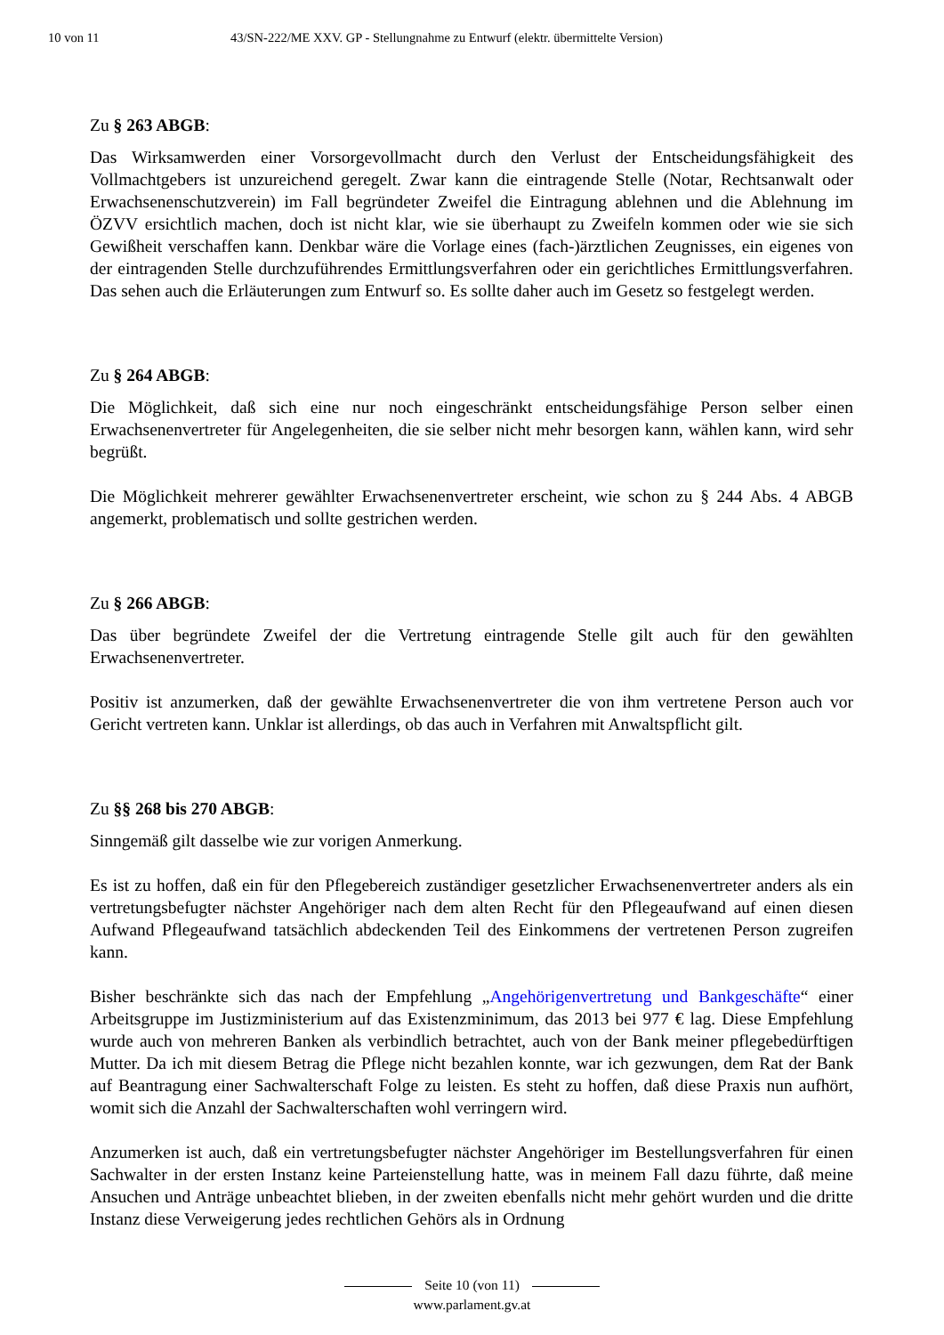10 von 11 43/SN-222/ME XXV. GP - Stellungnahme zu Entwurf (elektr. übermittelte Version)
Zu § 263 ABGB:
Das Wirksamwerden einer Vorsorgevollmacht durch den Verlust der Entscheidungsfähigkeit des Vollmachtgebers ist unzureichend geregelt. Zwar kann die eintragende Stelle (Notar, Rechtsanwalt oder Erwachsenenschutzverein) im Fall begründeter Zweifel die Eintragung ablehnen und die Ablehnung im ÖZVV ersichtlich machen, doch ist nicht klar, wie sie überhaupt zu Zweifeln kommen oder wie sie sich Gewißheit verschaffen kann. Denkbar wäre die Vorlage eines (fach-)ärztlichen Zeugnisses, ein eigenes von der eintragenden Stelle durchzuführendes Ermittlungsverfahren oder ein gerichtliches Ermittlungsverfahren. Das sehen auch die Erläuterungen zum Entwurf so. Es sollte daher auch im Gesetz so festgelegt werden.
Zu § 264 ABGB:
Die Möglichkeit, daß sich eine nur noch eingeschränkt entscheidungsfähige Person selber einen Erwachsenenvertreter für Angelegenheiten, die sie selber nicht mehr besorgen kann, wählen kann, wird sehr begrüßt.
Die Möglichkeit mehrerer gewählter Erwachsenenvertreter erscheint, wie schon zu § 244 Abs. 4 ABGB angemerkt, problematisch und sollte gestrichen werden.
Zu § 266 ABGB:
Das über begründete Zweifel der die Vertretung eintragende Stelle gilt auch für den gewählten Erwachsenenvertreter.
Positiv ist anzumerken, daß der gewählte Erwachsenenvertreter die von ihm vertretene Person auch vor Gericht vertreten kann. Unklar ist allerdings, ob das auch in Verfahren mit Anwaltspflicht gilt.
Zu §§ 268 bis 270 ABGB:
Sinngemäß gilt dasselbe wie zur vorigen Anmerkung.
Es ist zu hoffen, daß ein für den Pflegebereich zuständiger gesetzlicher Erwachsenenvertreter anders als ein vertretungsbefugter nächster Angehöriger nach dem alten Recht für den Pflegeaufwand auf einen diesen Aufwand Pflegeaufwand tatsächlich abdeckenden Teil des Einkommens der vertretenen Person zugreifen kann.
Bisher beschränkte sich das nach der Empfehlung „Angehörigenvertretung und Bankgeschäfte“ einer Arbeitsgruppe im Justizministerium auf das Existenzminimum, das 2013 bei 977 € lag. Diese Empfehlung wurde auch von mehreren Banken als verbindlich betrachtet, auch von der Bank meiner pflegebedürftigen Mutter. Da ich mit diesem Betrag die Pflege nicht bezahlen konnte, war ich gezwungen, dem Rat der Bank auf Beantragung einer Sachwalterschaft Folge zu leisten. Es steht zu hoffen, daß diese Praxis nun aufhört, womit sich die Anzahl der Sachwalterschaften wohl verringern wird.
Anzumerken ist auch, daß ein vertretungsbefugter nächster Angehöriger im Bestellungsverfahren für einen Sachwalter in der ersten Instanz keine Parteienstellung hatte, was in meinem Fall dazu führte, daß meine Ansuchen und Anträge unbeachtet blieben, in der zweiten ebenfalls nicht mehr gehört wurden und die dritte Instanz diese Verweigerung jedes rechtlichen Gehörs als in Ordnung
Seite 10 (von 11)
www.parlament.gv.at